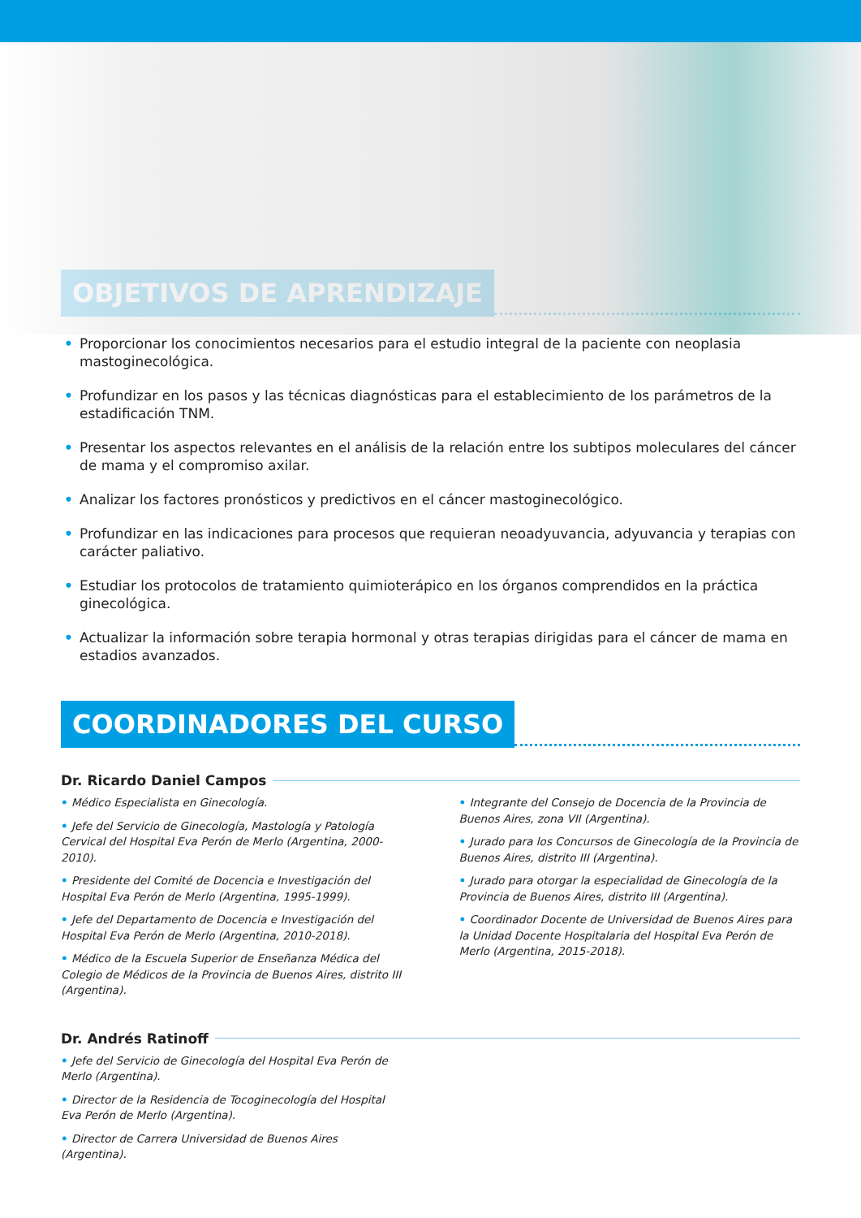OBJETIVOS DE APRENDIZAJE
• Proporcionar los conocimientos necesarios para el estudio integral de la paciente con neoplasia mastoginecológica.
• Profundizar en los pasos y las técnicas diagnósticas para el establecimiento de los parámetros de la estadificación TNM.
• Presentar los aspectos relevantes en el análisis de la relación entre los subtipos moleculares del cáncer de mama y el compromiso axilar.
• Analizar los factores pronósticos y predictivos en el cáncer mastoginecológico.
• Profundizar en las indicaciones para procesos que requieran neoadyuvancia, adyuvancia y terapias con carácter paliativo.
• Estudiar los protocolos de tratamiento quimioterápico en los órganos comprendidos en la práctica ginecológica.
• Actualizar la información sobre terapia hormonal y otras terapias dirigidas para el cáncer de mama en estadios avanzados.
COORDINADORES DEL CURSO
Dr. Ricardo Daniel Campos
• Médico Especialista en Ginecología.
• Jefe del Servicio de Ginecología, Mastología y Patología Cervical del Hospital Eva Perón de Merlo (Argentina, 2000-2010).
• Presidente del Comité de Docencia e Investigación del Hospital Eva Perón de Merlo (Argentina, 1995-1999).
• Jefe del Departamento de Docencia e Investigación del Hospital Eva Perón de Merlo (Argentina, 2010-2018).
• Médico de la Escuela Superior de Enseñanza Médica del Colegio de Médicos de la Provincia de Buenos Aires, distrito III (Argentina).
• Integrante del Consejo de Docencia de la Provincia de Buenos Aires, zona VII (Argentina).
• Jurado para los Concursos de Ginecología de la Provincia de Buenos Aires, distrito III (Argentina).
• Jurado para otorgar la especialidad de Ginecología de la Provincia de Buenos Aires, distrito III (Argentina).
• Coordinador Docente de Universidad de Buenos Aires para la Unidad Docente Hospitalaria del Hospital Eva Perón de Merlo (Argentina, 2015-2018).
Dr. Andrés Ratinoff
• Jefe del Servicio de Ginecología del Hospital Eva Perón de Merlo (Argentina).
• Director de la Residencia de Tocoginecología del Hospital Eva Perón de Merlo (Argentina).
• Director de Carrera Universidad de Buenos Aires (Argentina).